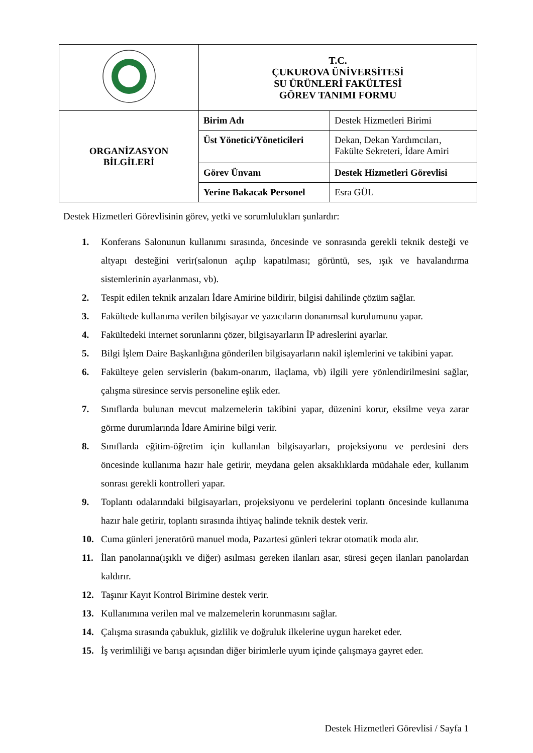| | T.C. ÇUKUROVA ÜNİVERSİTESİ SU ÜRÜNLERİ FAKÜLTESİ GÖREV TANIMI FORMU | |
| ORGANİZASYON BİLGİLERİ | Birim Adı | Destek Hizmetleri Birimi |
| | Üst Yönetici/Yöneticileri | Dekan, Dekan Yardımcıları, Fakülte Sekreteri, İdare Amiri |
| | Görev Ünvanı | Destek Hizmetleri Görevlisi |
| | Yerine Bakacak Personel | Esra GÜL |
Destek Hizmetleri Görevlisinin görev, yetki ve sorumlulukları şunlardır:
1. Konferans Salonunun kullanımı sırasında, öncesinde ve sonrasında gerekli teknik desteği ve altyapı desteğini verir(salonun açılıp kapatılması; görüntü, ses, ışık ve havalandırma sistemlerinin ayarlanması, vb).
2. Tespit edilen teknik arızaları İdare Amirine bildirir, bilgisi dahilinde çözüm sağlar.
3. Fakültede kullanıma verilen bilgisayar ve yazıcıların donanımsal kurulumunu yapar.
4. Fakültedeki internet sorunlarını çözer, bilgisayarların İP adreslerini ayarlar.
5. Bilgi İşlem Daire Başkanlığına gönderilen bilgisayarların nakil işlemlerini ve takibini yapar.
6. Fakülteye gelen servislerin (bakım-onarım, ilaçlama, vb) ilgili yere yönlendirilmesini sağlar, çalışma süresince servis personeline eşlik eder.
7. Sınıflarda bulunan mevcut malzemelerin takibini yapar, düzenini korur, eksilme veya zarar görme durumlarında İdare Amirine bilgi verir.
8. Sınıflarda eğitim-öğretim için kullanılan bilgisayarları, projeksiyonu ve perdesini ders öncesinde kullanıma hazır hale getirir, meydana gelen aksaklıklarda müdahale eder, kullanım sonrası gerekli kontrolleri yapar.
9. Toplantı odalarındaki bilgisayarları, projeksiyonu ve perdelerini toplantı öncesinde kullanıma hazır hale getirir, toplantı sırasında ihtiyaç halinde teknik destek verir.
10. Cuma günleri jeneratörü manuel moda, Pazartesi günleri tekrar otomatik moda alır.
11. İlan panolarına(ışıklı ve diğer) asılması gereken ilanları asar, süresi geçen ilanları panolardan kaldırır.
12. Taşınır Kayıt Kontrol Birimine destek verir.
13. Kullanımına verilen mal ve malzemelerin korunmasını sağlar.
14. Çalışma sırasında çabukluk, gizlilik ve doğruluk ilkelerine uygun hareket eder.
15. İş verimliliği ve barışı açısından diğer birimlerle uyum içinde çalışmaya gayret eder.
Destek Hizmetleri Görevlisi / Sayfa 1